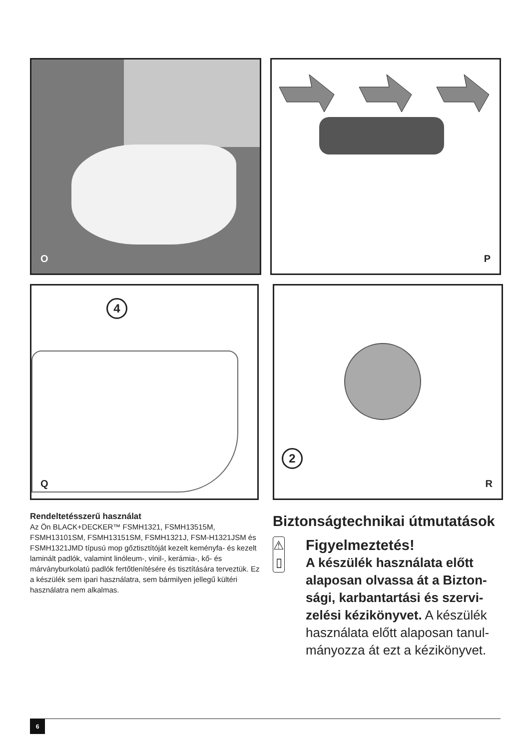O P
4
Q
2
R
Rendeltetésszerű használat
Az Ön BLACK+DECKER™ FSMH1321, FSMH13515M, FSMH13101SM, FSMH13151SM, FSMH1321J, FSM-H1321JSM és FSMH1321JMD típusú mop gőztisztítóját kezelt keményfa- és kezelt laminált padlók, valamint linóleum-, vinil-, kerámia-, kő- és márványburkolatú padlók fertőtlenítésére és tisztítására terveztük. Ez a készülék sem ipari használatra, sem bármilyen jellegű kültéri használatra nem alkalmas.
Biztonságtechnikai útmutatások
⚠
▯
Figyelmeztetés!
A készülék használata előtt alaposan olvassa át a Bizton-sági, karbantartási és szervi-zelési kézikönyvet. A készülék használata előtt alaposan tanul-mányozza át ezt a kézikönyvet.
6